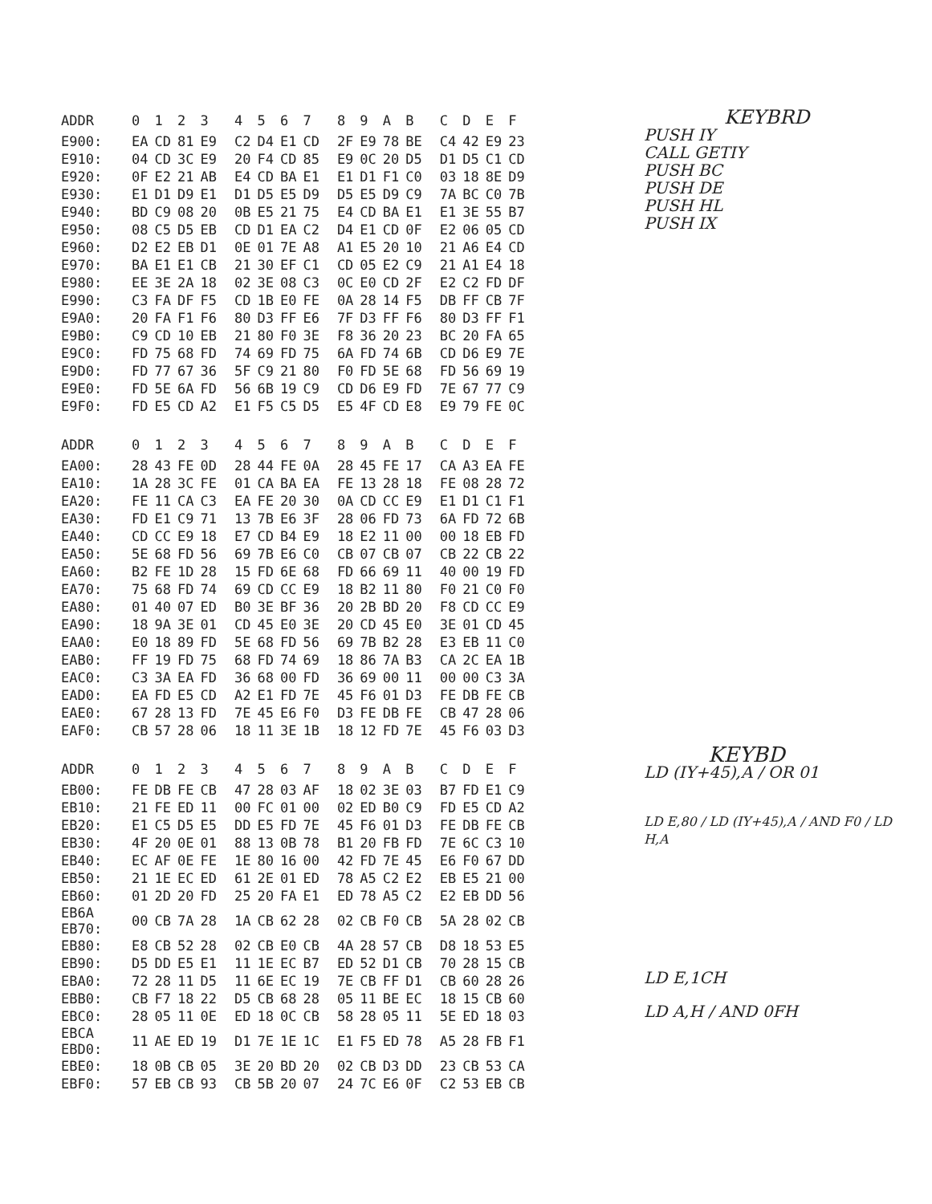| ADDR | 0 | 1 | 2 | 3 | 4 | 5 | 6 | 7 | 8 | 9 | A | B | C | D | E | F |
| --- | --- | --- | --- | --- | --- | --- | --- | --- | --- | --- | --- | --- | --- | --- | --- | --- |
| E900: | EA | CD | 81 | E9 | C2 | D4 | E1 | CD | 2F | E9 | 78 | BE | C4 | 42 | E9 | 23 |
| E910: | 04 | CD | 3C | E9 | 20 | F4 | CD | 85 | E9 | 0C | 20 | D5 | D1 | D5 | C1 | CD |
| E920: | 0F | E2 | 21 | AB | E4 | CD | BA | E1 | E1 | D1 | F1 | C0 | 03 | 18 | 8E | D9 |
| E930: | E1 | D1 | D9 | E1 | D1 | D5 | E5 | D9 | D5 | E5 | D9 | C9 | 7A | BC | C0 | 7B |
| E940: | BD | C9 | 08 | 20 | 0B | E5 | 21 | 75 | E4 | CD | BA | E1 | E1 | 3E | 55 | B7 |
| E950: | 08 | C5 | D5 | EB | CD | D1 | EA | C2 | D4 | E1 | CD | 0F | E2 | 06 | 05 | CD |
| E960: | D2 | E2 | EB | D1 | 0E | 01 | 7E | A8 | A1 | E5 | 20 | 10 | 21 | A6 | E4 | CD |
| E970: | BA | E1 | E1 | CB | 21 | 30 | EF | C1 | CD | 05 | E2 | C9 | 21 | A1 | E4 | 18 |
| E980: | EE | 3E | 2A | 18 | 02 | 3E | 08 | C3 | 0C | E0 | CD | 2F | E2 | C2 | FD | DF |
| E990: | C3 | FA | DF | F5 | CD | 1B | E0 | FE | 0A | 28 | 14 | F5 | DB | FF | CB | 7F |
| E9A0: | 20 | FA | F1 | F6 | 80 | D3 | FF | E6 | 7F | D3 | FF | F6 | 80 | D3 | FF | F1 |
| E9B0: | C9 | CD | 10 | EB | 21 | 80 | F0 | 3E | F8 | 36 | 20 | 23 | BC | 20 | FA | 65 |
| E9C0: | FD | 75 | 68 | FD | 74 | 69 | FD | 75 | 6A | FD | 74 | 6B | CD | D6 | E9 | 7E |
| E9D0: | FD | 77 | 67 | 36 | 5F | C9 | 21 | 80 | F0 | FD | 5E | 68 | FD | 56 | 69 | 19 |
| E9E0: | FD | 5E | 6A | FD | 56 | 6B | 19 | C9 | CD | D6 | E9 | FD | 7E | 67 | 77 | C9 |
| E9F0: | FD | E5 | CD | A2 | E1 | F5 | C5 | D5 | E5 | 4F | CD | E8 | E9 | 79 | FE | 0C |
| ADDR | 0 | 1 | 2 | 3 | 4 | 5 | 6 | 7 | 8 | 9 | A | B | C | D | E | F |
| --- | --- | --- | --- | --- | --- | --- | --- | --- | --- | --- | --- | --- | --- | --- | --- | --- |
| EA00: | 28 | 43 | FE | 0D | 28 | 44 | FE | 0A | 28 | 45 | FE | 17 | CA | A3 | EA | FE |
| EA10: | 1A | 28 | 3C | FE | 01 | CA | BA | EA | FE | 13 | 28 | 18 | FE | 08 | 28 | 72 |
| EA20: | FE | 11 | CA | C3 | EA | FE | 20 | 30 | 0A | CD | CC | E9 | E1 | D1 | C1 | F1 |
| EA30: | FD | E1 | C9 | 71 | 13 | 7B | E6 | 3F | 28 | 06 | FD | 73 | 6A | FD | 72 | 6B |
| EA40: | CD | CC | E9 | 18 | E7 | CD | B4 | E9 | 18 | E2 | 11 | 00 | 00 | 18 | EB | FD |
| EA50: | 5E | 68 | FD | 56 | 69 | 7B | E6 | C0 | CB | 07 | CB | 07 | CB | 22 | CB | 22 |
| EA60: | B2 | FE | 1D | 28 | 15 | FD | 6E | 68 | FD | 66 | 69 | 11 | 40 | 00 | 19 | FD |
| EA70: | 75 | 68 | FD | 74 | 69 | CD | CC | E9 | 18 | B2 | 11 | 80 | F0 | 21 | C0 | F0 |
| EA80: | 01 | 40 | 07 | ED | B0 | 3E | BF | 36 | 20 | 2B | BD | 20 | F8 | CD | CC | E9 |
| EA90: | 18 | 9A | 3E | 01 | CD | 45 | E0 | 3E | 20 | CD | 45 | E0 | 3E | 01 | CD | 45 |
| EAA0: | E0 | 18 | 89 | FD | 5E | 68 | FD | 56 | 69 | 7B | B2 | 28 | E3 | EB | 11 | C0 |
| EAB0: | FF | 19 | FD | 75 | 68 | FD | 74 | 69 | 18 | 86 | 7A | B3 | CA | 2C | EA | 1B |
| EAC0: | C3 | 3A | EA | FD | 36 | 68 | 00 | FD | 36 | 69 | 00 | 11 | 00 | 00 | C3 | 3A |
| EAD0: | EA | FD | E5 | CD | A2 | E1 | FD | 7E | 45 | F6 | 01 | D3 | FE | DB | FE | CB |
| EAE0: | 67 | 28 | 13 | FD | 7E | 45 | E6 | F0 | D3 | FE | DB | FE | CB | 47 | 28 | 06 |
| EAF0: | CB | 57 | 28 | 06 | 18 | 11 | 3E | 1B | 18 | 12 | FD | 7E | 45 | F6 | 03 | D3 |
| ADDR | 0 | 1 | 2 | 3 | 4 | 5 | 6 | 7 | 8 | 9 | A | B | C | D | E | F |
| --- | --- | --- | --- | --- | --- | --- | --- | --- | --- | --- | --- | --- | --- | --- | --- | --- |
| EB00: | FE | DB | FE | CB | 47 | 28 | 03 | AF | 18 | 02 | 3E | 03 | B7 | FD | E1 | C9 |
| EB10: | 21 | FE | ED | 11 | 00 | FC | 01 | 00 | 02 | ED | B0 | C9 | FD | E5 | CD | A2 |
| EB20: | E1 | C5 | D5 | E5 | DD | E5 | FD | 7E | 45 | F6 | 01 | D3 | FE | DB | FE | CB |
| EB30: | 4F | 20 | 0E | 01 | 88 | 13 | 0B | 78 | B1 | 20 | FB | FD | 7E | 6C | C3 | 10 |
| EB40: | EC | AF | 0E | FE | 1E | 80 | 16 | 00 | 42 | FD | 7E | 45 | E6 | F0 | 67 | DD |
| EB50: | 21 | 1E | EC | ED | 61 | 2E | 01 | ED | 78 | A5 | C2 | E2 | EB | E5 | 21 | 00 |
| EB60: | 01 | 2D | 20 | FD | 25 | 20 | FA | E1 | ED | 78 | A5 | C2 | E2 | EB | DD | 56 |
| EB6A EB70: | 00 | CB | 7A | 28 | 1A | CB | 62 | 28 | 02 | CB | F0 | CB | 5A | 28 | 02 | CB |
| EB80: | E8 | CB | 52 | 28 | 02 | CB | E0 | CB | 4A | 28 | 57 | CB | D8 | 18 | 53 | E5 |
| EB90: | D5 | DD | E5 | E1 | 11 | 1E | EC | B7 | ED | 52 | D1 | CB | 70 | 28 | 15 | CB |
| EBA0: | 72 | 28 | 11 | D5 | 11 | 6E | EC | 19 | 7E | CB | FF | D1 | CB | 60 | 28 | 26 |
| EBB0: | CB | F7 | 18 | 22 | D5 | CB | 68 | 28 | 05 | 11 | BE | EC | 18 | 15 | CB | 60 |
| EBC0: | 28 | 05 | 11 | 0E | ED | 18 | 0C | CB | 58 | 28 | 05 | 11 | 5E | ED | 18 | 03 |
| EBCA EBD0: | 11 | AE | ED | 19 | D1 | 7E | 1E | 1C | E1 | F5 | ED | 78 | A5 | 28 | FB | F1 |
| EBE0: | 18 | 0B | CB | 05 | 3E | 20 | BD | 20 | 02 | CB | D3 | DD | 23 | CB | 53 | CA |
| EBF0: | 57 | EB | CB | 93 | CB | 5B | 20 | 07 | 24 | 7C | E6 | 0F | C2 | 53 | EB | CB |
KEYBRD
PUSH IY
CALL GETIY
PUSH BC
PUSH DE
PUSH HL
PUSH IX
KEYBD
LD (IY+45),A / OR 01
LD E,80 / LD (IY+45),A / AND F0 / LD H,A
LD E,1CH
LD A,H / AND 0FH